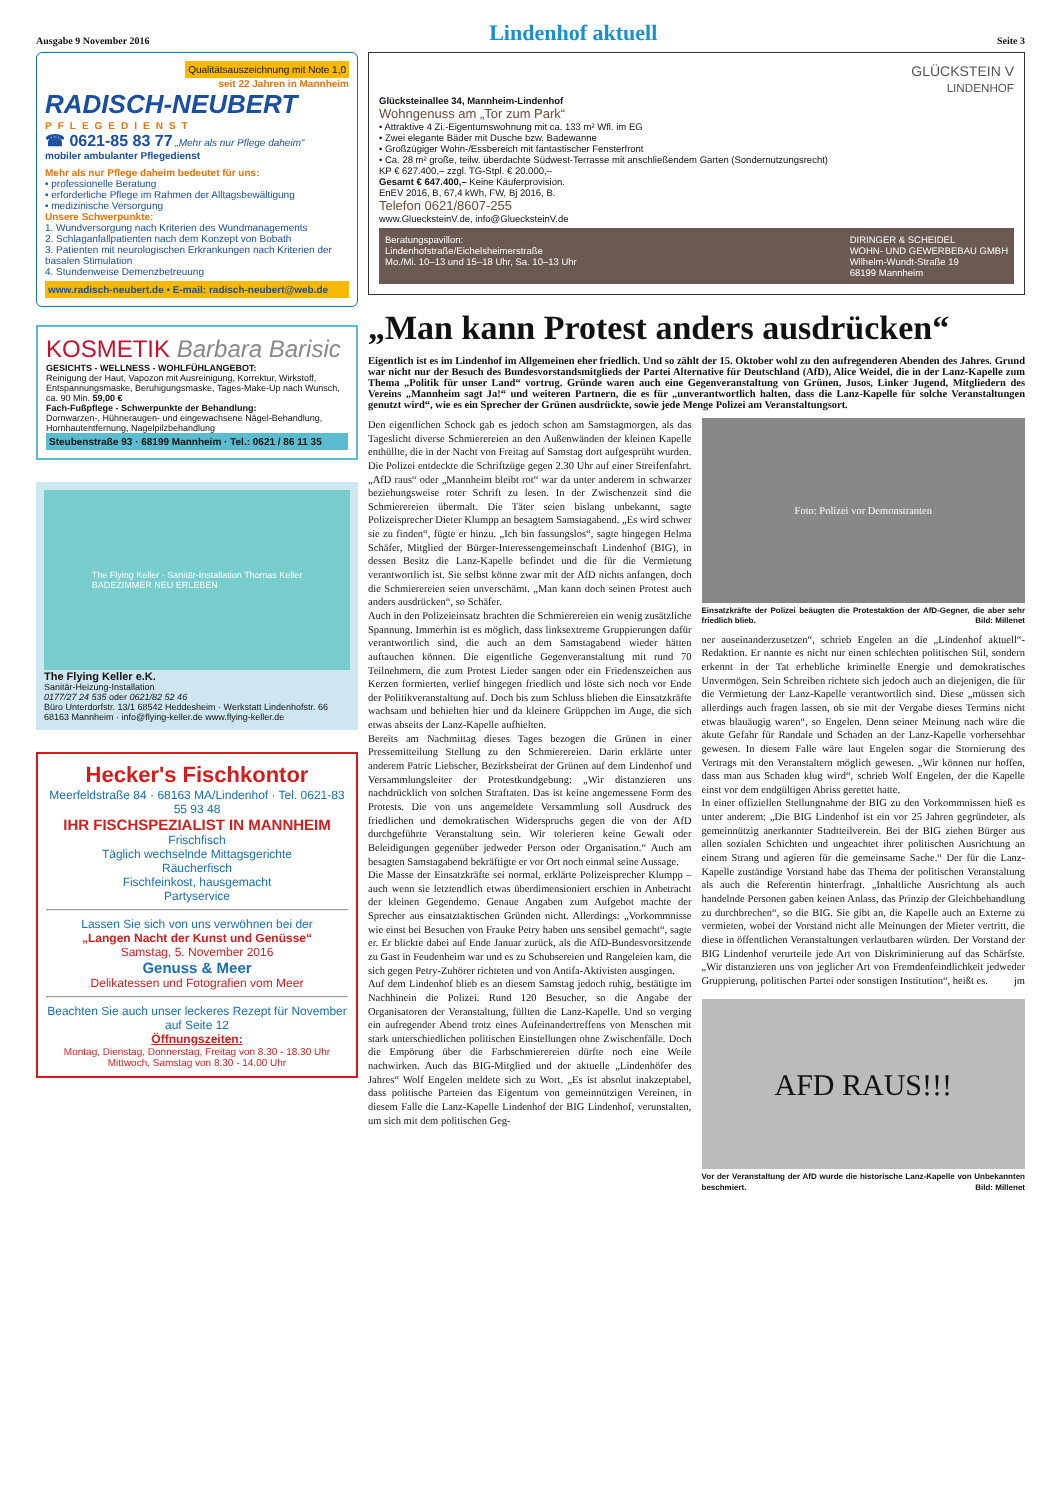Ausgabe 9 November 2016 Lindenhof aktuell Seite 3
Qualitätsauszeichnung mit Note 1,0
seit 22 Jahren in Mannheim
RADISCH-NEUBERT
PFLEGEDIENST
☎ 0621-85 83 77 „Mehr als nur Pflege daheim“
mobiler ambulanter Pflegedienst
Mehr als nur Pflege daheim bedeutet für uns:
• professionelle Beratung
• erforderliche Pflege im Rahmen der Alltagsbewältigung
• medizinische Versorgung
Unsere Schwerpunkte:
1. Wundversorgung nach Kriterien des Wundmanagements
2. Schlaganfallpatienten nach dem Konzept von Bobath
3. Patienten mit neurologischen Erkrankungen nach Kriterien der basalen Stimulation
4. Stundenweise Demenzbetreuung
www.radisch-neubert.de • E-mail: radisch-neubert@web.de
KOSMETIK Barbara Barisic
GESICHTS - WELLNESS - WOHLFÜHLANGEBOT:
Reinigung der Haut, Vapozon mit Ausreinigung, Korrektur, Wirkstoff, Entspannungsmaske, Beruhigungsmaske, Tages-Make-Up nach Wunsch, ca. 90 Min. 59,00 €
Fach-Fußpflege - Schwerpunkte der Behandlung:
Dornwarzen-, Hühneraugen- und eingewachsene Nägel-Behandlung, Hornhautentfernung, Nagelpilzbehandlung
Steubenstraße 93 · 68199 Mannheim · Tel.: 0621 / 86 11 35
The Flying Keller · Sanitär-Installation Thomas Keller
BADEZIMMER NEU ERLEBEN
The Flying Keller e.K.
Sanitär-Heizung-Installation
0177/27 24 535 oder 0621/82 52 46
Büro Unterdorfstr. 13/1 68542 Heddesheim · Werkstatt Lindenhofstr. 66 68163 Mannheim · info@flying-keller.de www.flying-keller.de
Hecker's Fischkontor
Meerfeldstraße 84 · 68163 MA/Lindenhof · Tel. 0621-83 55 93 48
IHR FISCHSPEZIALIST IN MANNHEIM
Frischfisch
Täglich wechselnde Mittagsgerichte
Räucherfisch
Fischfeinkost, hausgemacht
Partyservice
Lassen Sie sich von uns verwöhnen bei der
„Langen Nacht der Kunst und Genüsse“
Samstag, 5. November 2016
Genuss & Meer
Delikatessen und Fotografien vom Meer
Beachten Sie auch unser leckeres Rezept für November auf Seite 12
Öffnungszeiten:
Montag, Dienstag, Donnerstag, Freitag von 8.30 - 18.30 Uhr
Mittwoch, Samstag von 8.30 - 14.00 Uhr
GLÜCKSTEIN V
LINDENHOF
Glücksteinallee 34, Mannheim-Lindenhof
Wohngenuss am „Tor zum Park“
• Attraktive 4 Zi.-Eigentumswohnung mit ca. 133 m² Wfl. im EG
• Zwei elegante Bäder mit Dusche bzw. Badewanne
• Großzügiger Wohn-/Essbereich mit fantastischer Fensterfront
• Ca. 28 m² große, teilw. überdachte Südwest-Terrasse mit anschließendem Garten (Sondernutzungsrecht)
KP € 627.400,– zzgl. TG-Stpl. € 20.000,–
Gesamt € 647.400,– Keine Käuferprovision.
EnEV 2016, B, 67,4 kWh, FW, Bj 2016, B.
Telefon 0621/8607-255
www.GluecksteinV.de, info@GluecksteinV.de
Beratungspavillon:
Lindenhofstraße/Eichelsheimerstraße
Mo./Mi. 10–13 und 15–18 Uhr, Sa. 10–13 Uhr DIRINGER & SCHEIDEL
WOHN- UND GEWERBEBAU GMBH
Wilhelm-Wundt-Straße 19
68199 Mannheim
„Man kann Protest anders ausdrücken“
Eigentlich ist es im Lindenhof im Allgemeinen eher friedlich. Und so zählt der 15. Oktober wohl zu den aufregenderen Abenden des Jahres. Grund war nicht nur der Besuch des Bundesvorstandsmitglieds der Partei Alternative für Deutschland (AfD), Alice Weidel, die in der Lanz-Kapelle zum Thema „Politik für unser Land“ vortrug. Gründe waren auch eine Gegenveranstaltung von Grünen, Jusos, Linker Jugend, Mitgliedern des Vereins „Mannheim sagt Ja!“ und weiteren Partnern, die es für „unverantwortlich halten, dass die Lanz-Kapelle für solche Veranstaltungen genutzt wird“, wie es ein Sprecher der Grünen ausdrückte, sowie jede Menge Polizei am Veranstaltungsort.
Den eigentlichen Schock gab es jedoch schon am Samstagmorgen, als das Tageslicht diverse Schmierereien an den Außenwänden der kleinen Kapelle enthüllte, die in der Nacht von Freitag auf Samstag dort aufgesprüht wurden. Die Polizei entdeckte die Schriftzüge gegen 2.30 Uhr auf einer Streifenfahrt. „AfD raus“ oder „Mannheim bleibt rot“ war da unter anderem in schwarzer beziehungsweise roter Schrift zu lesen. In der Zwischenzeit sind die Schmierereien übermalt. Die Täter seien bislang unbekannt, sagte Polizeisprecher Dieter Klumpp an besagtem Samstagabend. „Es wird schwer sie zu finden“, fügte er hinzu. „Ich bin fassungslos“, sagte hingegen Helma Schäfer, Mitglied der Bürger-Interessengemeinschaft Lindenhof (BIG), in dessen Besitz die Lanz-Kapelle befindet und die für die Vermietung verantwortlich ist. Sie selbst könne zwar mit der AfD nichts anfangen, doch die Schmierereien seien unverschämt. „Man kann doch seinen Protest auch anders ausdrücken“, so Schäfer.
Auch in den Polizeieinsatz brachten die Schmierereien ein wenig zusätzliche Spannung. Immerhin ist es möglich, dass linksextreme Gruppierungen dafür verantwortlich sind, die auch an dem Samstagabend wieder hätten auftauchen können. Die eigentliche Gegenveranstaltung mit rund 70 Teilnehmern, die zum Protest Lieder sangen oder ein Friedenszeichen aus Kerzen formierten, verlief hingegen friedlich und löste sich noch vor Ende der Politikveranstaltung auf. Doch bis zum Schluss blieben die Einsatzkräfte wachsam und behielten hier und da kleinere Grüppchen im Auge, die sich etwas abseits der Lanz-Kapelle aufhielten.
Bereits am Nachmittag dieses Tages bezogen die Grünen in einer Pressemitteilung Stellung zu den Schmierereien. Darin erklärte unter anderem Patric Liebscher, Bezirksbeirat der Grünen auf dem Lindenhof und Versammlungsleiter der Protestkundgebung: „Wir distanzieren uns nachdrücklich von solchen Straftaten. Das ist keine angemessene Form des Protests. Die von uns angemeldete Versammlung soll Ausdruck des friedlichen und demokratischen Widerspruchs gegen die von der AfD durchgeführte Veranstaltung sein. Wir tolerieren keine Gewalt oder Beleidigungen gegenüber jedweder Person oder Organisation.“ Auch am besagten Samstagabend bekräftigte er vor Ort noch einmal seine Aussage.
Die Masse der Einsatzkräfte sei normal, erklärte Polizeisprecher Klumpp – auch wenn sie letztendlich etwas überdimensioniert erschien in Anbetracht der kleinen Gegendemo. Genaue Angaben zum Aufgebot machte der Sprecher aus einsatztaktischen Gründen nicht. Allerdings: „Vorkommnisse wie einst bei Besuchen von Frauke Petry haben uns sensibel gemacht“, sagte er. Er blickte dabei auf Ende Januar zurück, als die AfD-Bundesvorsitzende zu Gast in Feudenheim war und es zu Schubsereien und Rangeleien kam, die sich gegen Petry-Zuhörer richteten und von Antifa-Aktivisten ausgingen.
Auf dem Lindenhof blieb es an diesem Samstag jedoch ruhig, bestätigte im Nachhinein die Polizei. Rund 120 Besucher, so die Angabe der Organisatoren der Veranstaltung, füllten die Lanz-Kapelle. Und so verging ein aufregender Abend trotz eines Aufeinandertreffens von Menschen mit stark unterschiedlichen politischen Einstellungen ohne Zwischenfälle. Doch die Empörung über die Farbschmierereien dürfte noch eine Weile nachwirken. Auch das BIG-Mitglied und der aktuelle „Lindenhöfer des Jahres“ Wolf Engelen meldete sich zu Wort. „Es ist absolut inakzeptabel, dass politische Parteien das Eigentum von gemeinnützigen Vereinen, in diesem Falle die Lanz-Kapelle Lindenhof der BIG Lindenhof, verunstalten, um sich mit dem politischen Geg-
Foto: Polizei vor Demonstranten
Einsatzkräfte der Polizei beäugten die Protestaktion der AfD-Gegner, die aber sehr friedlich blieb. Bild: Millenet
ner auseinanderzusetzen“, schrieb Engelen an die „Lindenhof aktuell“-Redaktion. Er nannte es nicht nur einen schlechten politischen Stil, sondern erkennt in der Tat erhebliche kriminelle Energie und demokratisches Unvermögen. Sein Schreiben richtete sich jedoch auch an diejenigen, die für die Vermietung der Lanz-Kapelle verantwortlich sind. Diese „müssen sich allerdings auch fragen lassen, ob sie mit der Vergabe dieses Termins nicht etwas blauäugig waren“, so Engelen. Denn seiner Meinung nach wäre die akute Gefahr für Randale und Schaden an der Lanz-Kapelle vorhersehbar gewesen. In diesem Falle wäre laut Engelen sogar die Stornierung des Vertrags mit den Veranstaltern möglich gewesen. „Wir können nur hoffen, dass man aus Schaden klug wird“, schrieb Wolf Engelen, der die Kapelle einst vor dem endgültigen Abriss gerettet hatte.
In einer offiziellen Stellungnahme der BIG zu den Vorkommnissen hieß es unter anderem: „Die BIG Lindenhof ist ein vor 25 Jahren gegründeter, als gemeinnützig anerkannter Stadtteilverein. Bei der BIG ziehen Bürger aus allen sozialen Schichten und ungeachtet ihrer politischen Ausrichtung an einem Strang und agieren für die gemeinsame Sache.“ Der für die Lanz-Kapelle zuständige Vorstand habe das Thema der politischen Veranstaltung als auch die Referentin hinterfragt. „Inhaltliche Ausrichtung als auch handelnde Personen gaben keinen Anlass, das Prinzip der Gleichbehandlung zu durchbrechen“, so die BIG. Sie gibt an, die Kapelle auch an Externe zu vermieten, wobei der Vorstand nicht alle Meinungen der Mieter vertritt, die diese in öffentlichen Veranstaltungen verlautbaren würden. Der Vorstand der BIG Lindenhof verurteile jede Art von Diskriminierung auf das Schärfste. „Wir distanzieren uns von jeglicher Art von Fremdenfeindlichkeit jedweder Gruppierung, politischen Partei oder sonstigen Institution“, heißt es. jm
AFD RAUS!!!
Vor der Veranstaltung der AfD wurde die historische Lanz-Kapelle von Unbekannten beschmiert. Bild: Millenet